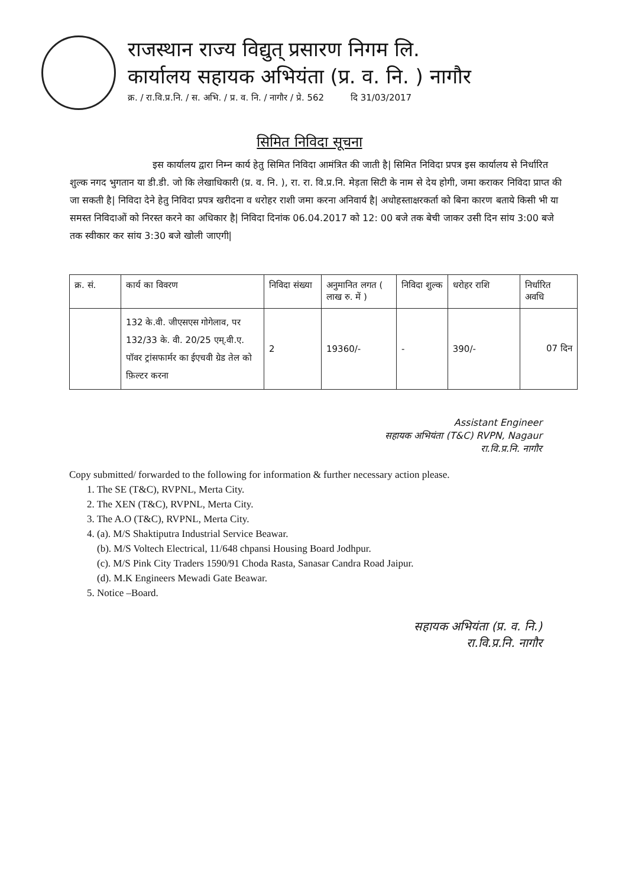राजस्थान राज्य विद्युत् प्रसारण निगम लि.
कार्यालय सहायक अभियंता (प्र. व. नि. ) नागौर
क्र. / रा.वि.प्र.नि. / स. अभि. / प्र. व. नि. / नागौर / प्रे. 562 दि 31/03/2017
सिमित निविदा सूचना
इस कार्यालय द्वारा निम्न कार्य हेतु सिमित निविदा आमंत्रित की जाती है| सिमित निविदा प्रपत्र इस कार्यालय से निर्धारित शुल्क नगद भुगतान या डी.डी. जो कि लेखाधिकारी (प्र. व. नि. ), रा. रा. वि.प्र.नि. मेड़ता सिटी के नाम से देय होगी, जमा कराकर निविदा प्राप्त की जा सकती है| निविदा देने हेतु निविदा प्रपत्र खरीदना व धरोहर राशी जमा करना अनिवार्य है| अधोहस्ताक्षरकर्ता को बिना कारण बताये किसी भी या समस्त निविदाओं को निरस्त करने का अधिकार है| निविदा दिनांक 06.04.2017 को 12: 00 बजे तक बेची जाकर उसी दिन सांय 3:00 बजे तक स्वीकार कर सांय 3:30 बजे खोली जाएगी|
| क्र. सं. | कार्य का विवरण | निविदा संख्या | अनुमानित लगत ( लाख रु. में ) | निविदा शुल्क | धरोहर राशि | निर्धारित अवधि |
| --- | --- | --- | --- | --- | --- | --- |
| | 132 के.वी. जीएसएस गोगेलाव, पर 132/33 के. वी. 20/25 एम्.वी.ए. पॉवर ट्रांसफार्मर का ईएचवी ग्रेड तेल को फ़िल्टर करना | 2 | 19360/- | - | 390/- | 07 दिन |
Assistant Engineer
सहायक अभियंता (T&C) RVPN, Nagaur
रा.वि.प्र.नि. नागौर
Copy submitted/ forwarded to the following for information & further necessary action please.
1. The SE (T&C), RVPNL, Merta City.
2. The XEN (T&C), RVPNL, Merta City.
3. The A.O (T&C), RVPNL, Merta City.
4. (a). M/S Shaktiputra Industrial Service Beawar.
(b). M/S Voltech Electrical, 11/648 chpansi Housing Board Jodhpur.
(c). M/S Pink City Traders 1590/91 Choda Rasta, Sanasar Candra Road Jaipur.
(d). M.K Engineers Mewadi Gate Beawar.
5. Notice –Board.
सहायक अभियंता (प्र. व. नि.)
रा.वि.प्र.नि. नागौर